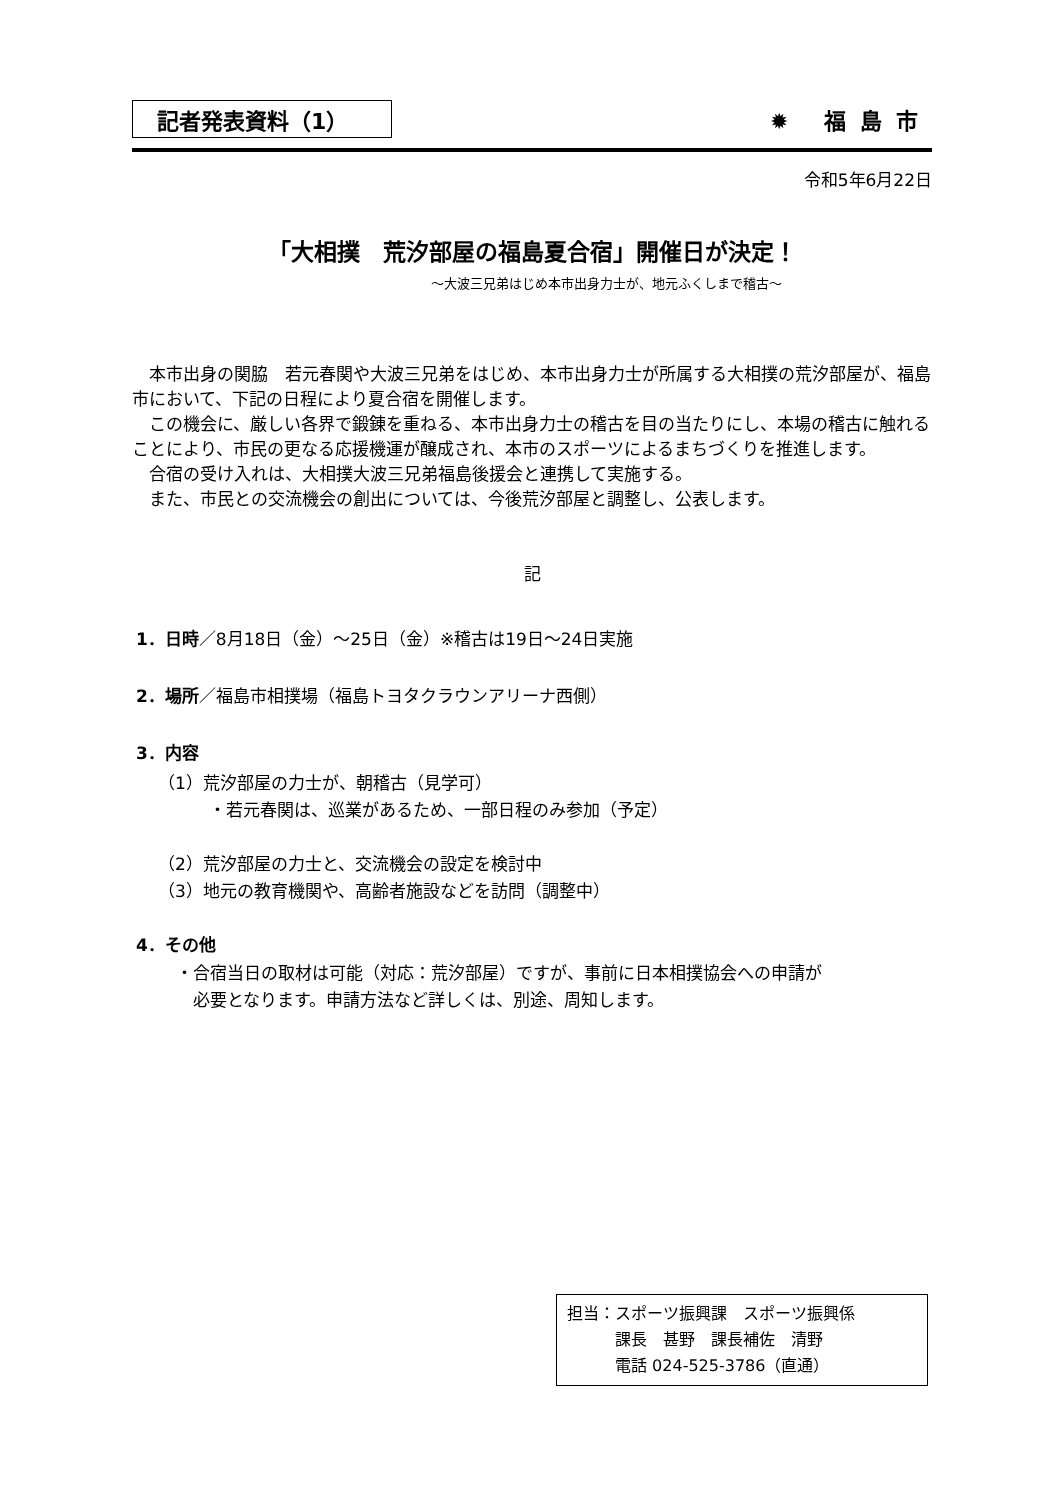記者発表資料（1） ✹ 福島市
令和5年6月22日
「大相撲　荒汐部屋の福島夏合宿」開催日が決定！
～大波三兄弟はじめ本市出身力士が、地元ふくしまで稽古～
　本市出身の関脇　若元春関や大波三兄弟をはじめ、本市出身力士が所属する大相撲の荒汐部屋が、福島市において、下記の日程により夏合宿を開催します。
　この機会に、厳しい各界で鍛錬を重ねる、本市出身力士の稽古を目の当たりにし、本場の稽古に触れることにより、市民の更なる応援機運が醸成され、本市のスポーツによるまちづくりを推進します。
　合宿の受け入れは、大相撲大波三兄弟福島後援会と連携して実施する。
　また、市民との交流機会の創出については、今後荒汐部屋と調整し、公表します。
記
1．日時／8月18日（金）～25日（金）※稽古は19日～24日実施
2．場所／福島市相撲場（福島トヨタクラウンアリーナ西側）
3．内容
（1）荒汐部屋の力士が、朝稽古（見学可）
　　　・若元春関は、巡業があるため、一部日程のみ参加（予定）
（2）荒汐部屋の力士と、交流機会の設定を検討中
（3）地元の教育機関や、高齢者施設などを訪問（調整中）
4．その他
・合宿当日の取材は可能（対応：荒汐部屋）ですが、事前に日本相撲協会への申請が
　必要となります。申請方法など詳しくは、別途、周知します。
担当：スポーツ振興課　スポーツ振興係
　　　課長　甚野　課長補佐　清野
　　　電話 024-525-3786（直通）